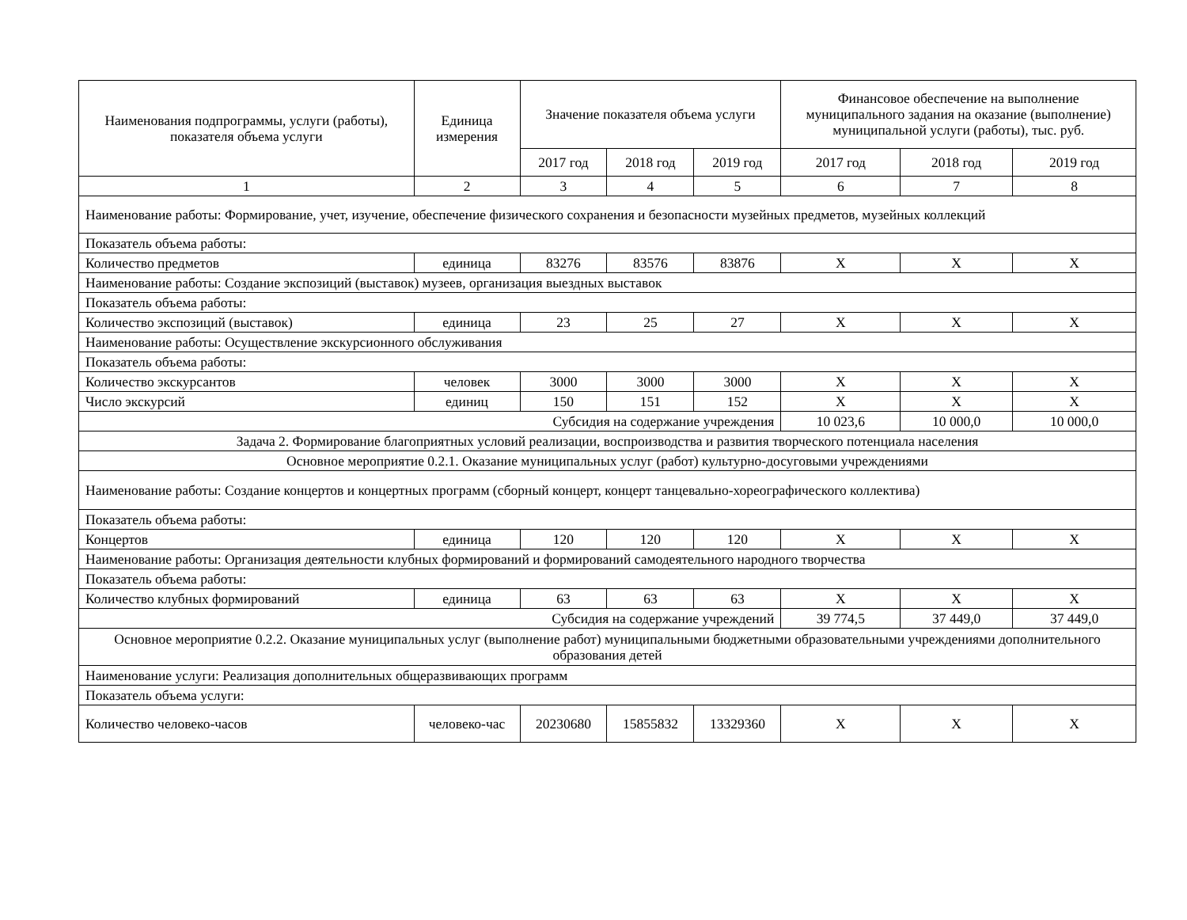| Наименования подпрограммы, услуги (работы), показателя объема услуги | Единица измерения | Значение показателя объема услуги | | | Финансовое обеспечение на выполнение муниципального задания на оказание (выполнение) муниципальной услуги (работы), тыс. руб. | | |
| --- | --- | --- | --- | --- | --- | --- | --- |
| | | 2017 год | 2018 год | 2019 год | 2017 год | 2018 год | 2019 год |
| 1 | 2 | 3 | 4 | 5 | 6 | 7 | 8 |
| Наименование работы: Формирование, учет, изучение, обеспечение физического сохранения и безопасности музейных предметов, музейных коллекций | | | | | | | |
| Показатель объема работы: | | | | | | | |
| Количество предметов | единица | 83276 | 83576 | 83876 | X | X | X |
| Наименование работы: Создание экспозиций (выставок) музеев, организация выездных выставок | | | | | | | |
| Показатель объема работы: | | | | | | | |
| Количество экспозиций (выставок) | единица | 23 | 25 | 27 | X | X | X |
| Наименование работы: Осуществление экскурсионного обслуживания | | | | | | | |
| Показатель объема работы: | | | | | | | |
| Количество экскурсантов | человек | 3000 | 3000 | 3000 | X | X | X |
| Число экскурсий | единиц | 150 | 151 | 152 | X | X | X |
| Субсидия на содержание учреждения | | | | | 10 023,6 | 10 000,0 | 10 000,0 |
| Задача 2. Формирование благоприятных условий реализации, воспроизводства и развития творческого потенциала населения | | | | | | | |
| Основное мероприятие 0.2.1. Оказание муниципальных услуг (работ) культурно-досуговыми учреждениями | | | | | | | |
| Наименование работы: Создание концертов и концертных программ (сборный концерт, концерт танцевально-хореографического коллектива) | | | | | | | |
| Показатель объема работы: | | | | | | | |
| Концертов | единица | 120 | 120 | 120 | X | X | X |
| Наименование работы: Организация деятельности клубных формирований и формирований самодеятельного народного творчества | | | | | | | |
| Показатель объема работы: | | | | | | | |
| Количество клубных формирований | единица | 63 | 63 | 63 | X | X | X |
| Субсидия на содержание учреждений | | | | | 39 774,5 | 37 449,0 | 37 449,0 |
| Основное мероприятие 0.2.2. Оказание муниципальных услуг (выполнение работ) муниципальными бюджетными образовательными учреждениями дополнительного образования детей | | | | | | | |
| Наименование услуги: Реализация дополнительных общеразвивающих программ | | | | | | | |
| Показатель объема услуги: | | | | | | | |
| Количество человеко-часов | человеко-час | 20230680 | 15855832 | 13329360 | X | X | X |